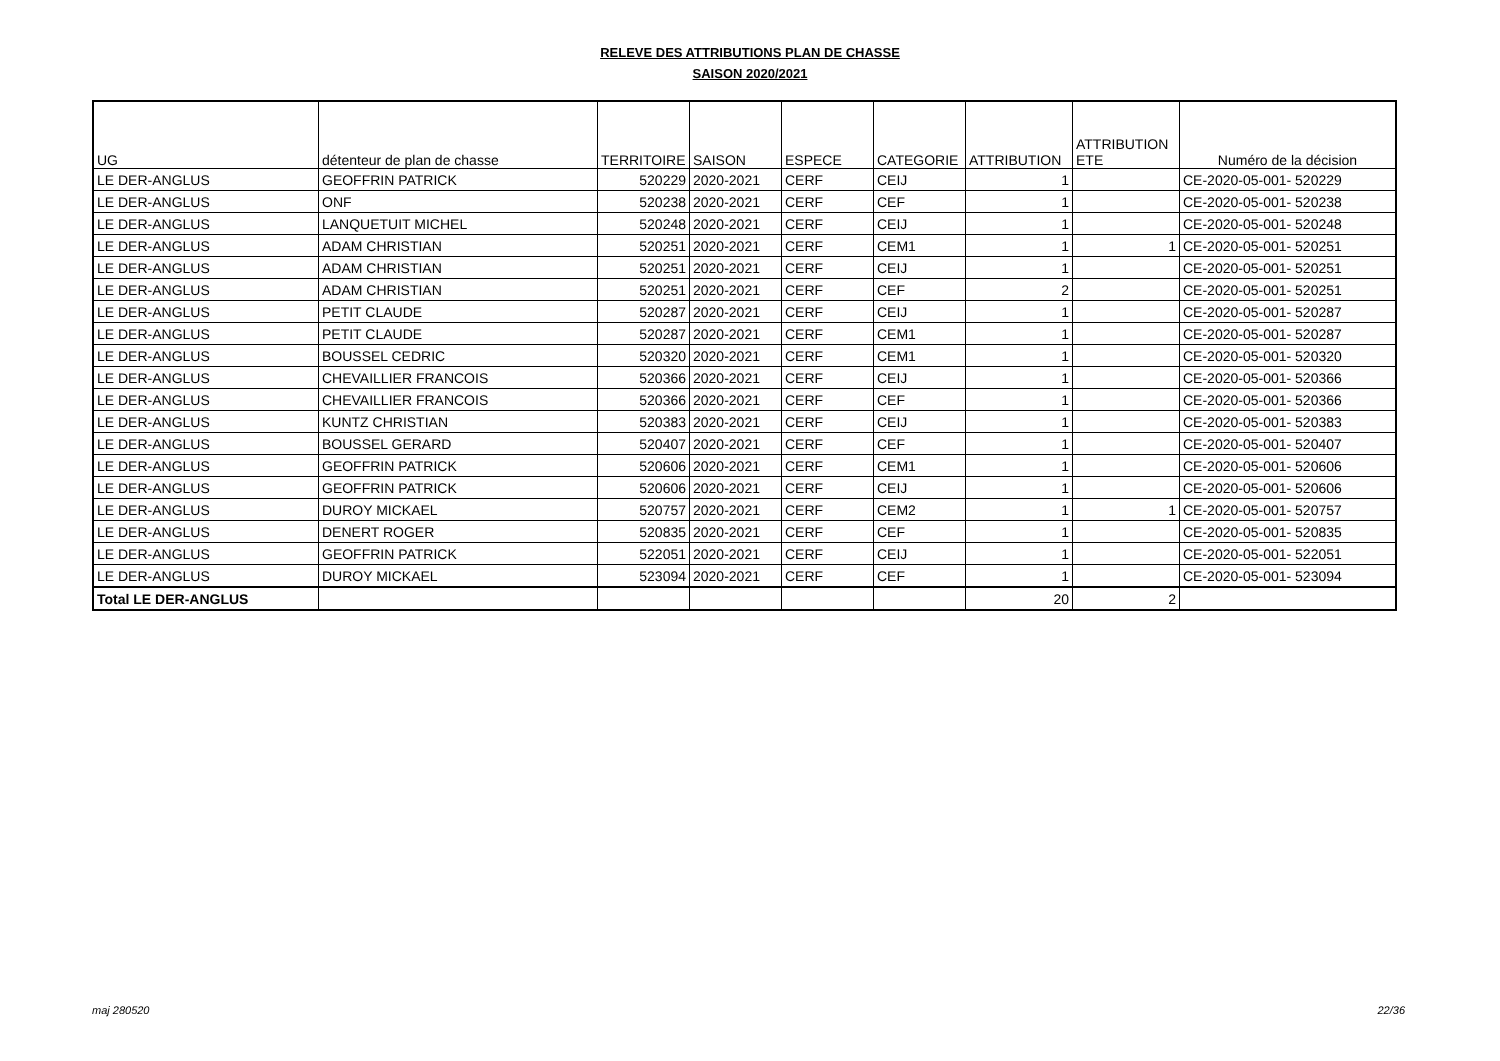RELEVE DES ATTRIBUTIONS PLAN DE CHASSE
SAISON 2020/2021
| UG | détenteur de plan de chasse | TERRITOIRE | SAISON | ESPECE | CATEGORIE | ATTRIBUTION | ATTRIBUTION ETE | Numéro de la décision |
| --- | --- | --- | --- | --- | --- | --- | --- | --- |
| LE DER-ANGLUS | GEOFFRIN PATRICK | 520229 | 2020-2021 | CERF | CEIJ | 1 | | CE-2020-05-001- 520229 |
| LE DER-ANGLUS | ONF | 520238 | 2020-2021 | CERF | CEF | 1 | | CE-2020-05-001- 520238 |
| LE DER-ANGLUS | LANQUETUIT MICHEL | 520248 | 2020-2021 | CERF | CEIJ | 1 | | CE-2020-05-001- 520248 |
| LE DER-ANGLUS | ADAM CHRISTIAN | 520251 | 2020-2021 | CERF | CEM1 | 1 | 1 | CE-2020-05-001- 520251 |
| LE DER-ANGLUS | ADAM CHRISTIAN | 520251 | 2020-2021 | CERF | CEIJ | 1 | | CE-2020-05-001- 520251 |
| LE DER-ANGLUS | ADAM CHRISTIAN | 520251 | 2020-2021 | CERF | CEF | 2 | | CE-2020-05-001- 520251 |
| LE DER-ANGLUS | PETIT CLAUDE | 520287 | 2020-2021 | CERF | CEIJ | 1 | | CE-2020-05-001- 520287 |
| LE DER-ANGLUS | PETIT CLAUDE | 520287 | 2020-2021 | CERF | CEM1 | 1 | | CE-2020-05-001- 520287 |
| LE DER-ANGLUS | BOUSSEL CEDRIC | 520320 | 2020-2021 | CERF | CEM1 | 1 | | CE-2020-05-001- 520320 |
| LE DER-ANGLUS | CHEVAILLIER FRANCOIS | 520366 | 2020-2021 | CERF | CEIJ | 1 | | CE-2020-05-001- 520366 |
| LE DER-ANGLUS | CHEVAILLIER FRANCOIS | 520366 | 2020-2021 | CERF | CEF | 1 | | CE-2020-05-001- 520366 |
| LE DER-ANGLUS | KUNTZ CHRISTIAN | 520383 | 2020-2021 | CERF | CEIJ | 1 | | CE-2020-05-001- 520383 |
| LE DER-ANGLUS | BOUSSEL GERARD | 520407 | 2020-2021 | CERF | CEF | 1 | | CE-2020-05-001- 520407 |
| LE DER-ANGLUS | GEOFFRIN PATRICK | 520606 | 2020-2021 | CERF | CEM1 | 1 | | CE-2020-05-001- 520606 |
| LE DER-ANGLUS | GEOFFRIN PATRICK | 520606 | 2020-2021 | CERF | CEIJ | 1 | | CE-2020-05-001- 520606 |
| LE DER-ANGLUS | DUROY MICKAEL | 520757 | 2020-2021 | CERF | CEM2 | 1 | 1 | CE-2020-05-001- 520757 |
| LE DER-ANGLUS | DENERT ROGER | 520835 | 2020-2021 | CERF | CEF | 1 | | CE-2020-05-001- 520835 |
| LE DER-ANGLUS | GEOFFRIN PATRICK | 522051 | 2020-2021 | CERF | CEIJ | 1 | | CE-2020-05-001- 522051 |
| LE DER-ANGLUS | DUROY MICKAEL | 523094 | 2020-2021 | CERF | CEF | 1 | | CE-2020-05-001- 523094 |
| Total LE DER-ANGLUS | | | | | | 20 | 2 | |
maj 280520 22/36